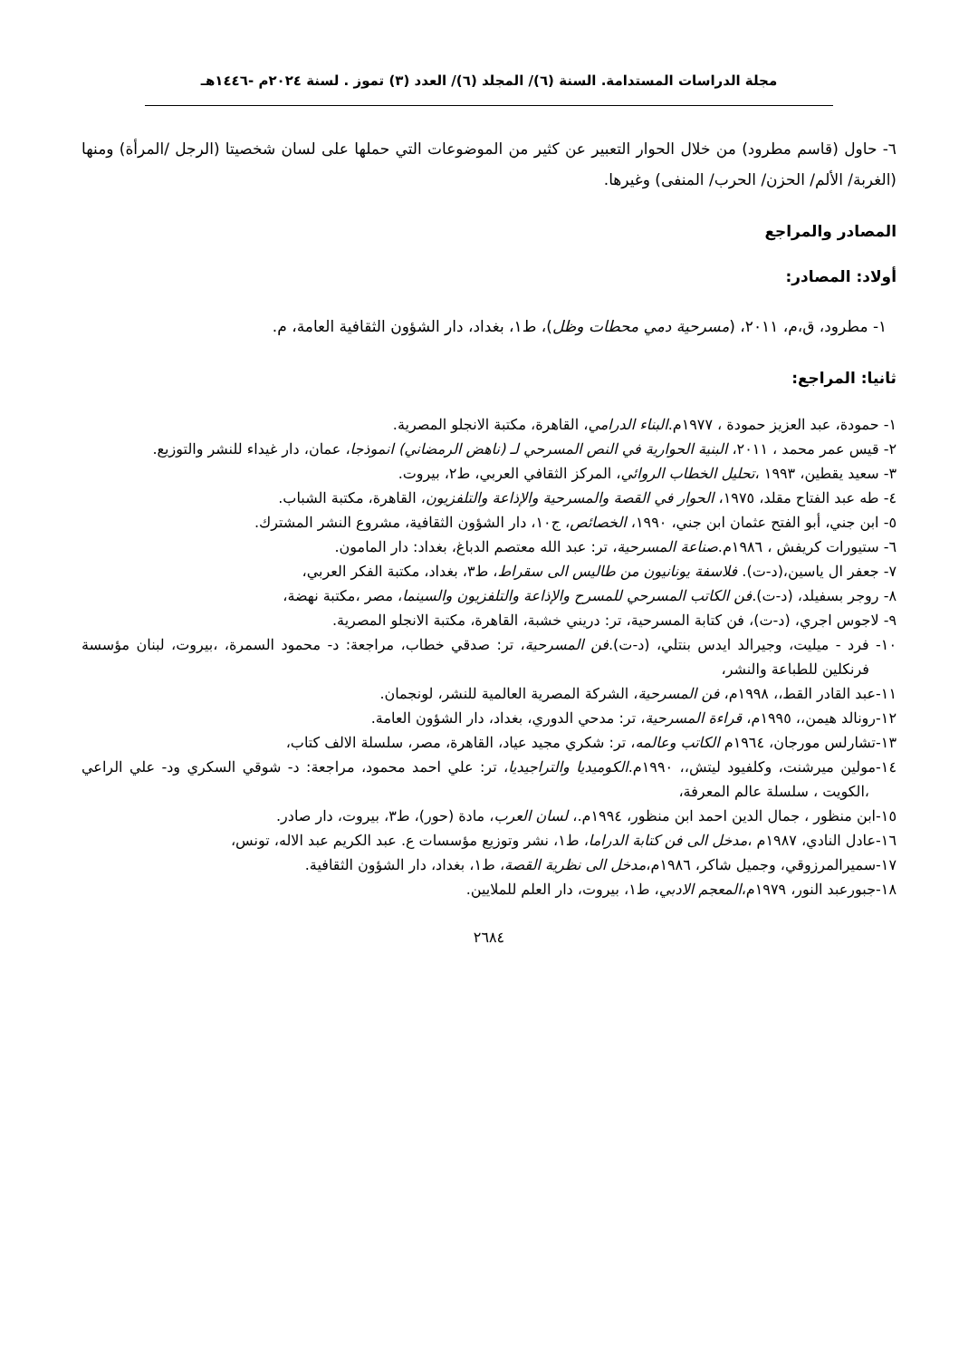مجلة الدراسات المستدامة. السنة (٦)/ المجلد (٦)/ العدد (٣) تموز . لسنة ٢٠٢٤م -١٤٤٦هـ
٦- حاول (قاسم مطرود) من خلال الحوار التعبير عن كثير من الموضوعات التي حملها على لسان شخصيتا (الرجل /المرأة) ومنها (الغربة/ الألم/ الحزن/ الحرب/ المنفى) وغيرها.
المصادر والمراجع
أولاد: المصادر:
١- مطرود، ق،م، ٢٠١١، (مسرحية دمي محطات وظل)، ط١، بغداد، دار الشؤون الثقافية العامة، م.
ثانيا: المراجع:
١- حمودة، عبد العزيز حمودة ، ١٩٧٧م.البناء الدرامي، القاهرة، مكتبة الانجلو المصرية.
٢- قيس عمر محمد ، ٢٠١١، البنية الحوارية في النص المسرحي لـ (ناهض الرمضاني) انموذجا، عمان، دار غيداء للنشر والتوزيع.
٣- سعيد يقطين، ١٩٩٣ ،تحليل الخطاب الروائي، المركز الثقافي العربي، ط٢، بيروت.
٤- طه عبد الفتاح مقلد، ١٩٧٥، الحوار في القصة والمسرحية والإذاعة والتلفزيون، القاهرة، مكتبة الشباب.
٥- ابن جني، أبو الفتح عثمان ابن جني، ١٩٩٠، الخصائص، ج١٠، دار الشؤون الثقافية، مشروع النشر المشترك.
٦- ستيورات كريفش ، ١٩٨٦م.صناعة المسرحية، تر: عبد الله معتصم الدباغ، بغداد: دار المامون.
٧- جعفر ال ياسين،(د-ت). فلاسفة يونانيون من طاليس الى سقراط، ط٣، بغداد، مكتبة الفكر العربي،
٨- روجر بسفيلد، (د-ت).فن الكاتب المسرحي للمسرح والإذاعة والتلفزيون والسينما، مصر ،مكتبة نهضة،
٩- لاجوس اجري، (د-ت)، فن كتابة المسرحية، تر: دريني خشبة، القاهرة، مكتبة الانجلو المصرية.
١٠- فرد - ميليت، وجيرالد ايدس بنتلي، (د-ت).فن المسرحية، تر: صدقي خطاب، مراجعة: د- محمود السمرة، ،بيروت، لبنان مؤسسة فرنكلين للطباعة والنشر،
١١-عبد القادر القط،، ١٩٩٨م، فن المسرحية، الشركة المصرية العالمية للنشر، لونجمان.
١٢-رونالد هيمن،، ١٩٩٥م، قراءة المسرحية، تر: مدحي الدوري، بغداد، دار الشؤون العامة.
١٣-تشارلس مورجان، ١٩٦٤م الكاتب وعالمه، تر: شكري مجيد عياد، القاهرة، مصر، سلسلة الالف كتاب،
١٤-مولين ميرشنت، وكلفيود ليتش،، ١٩٩٠م.الكوميديا والتراجيديا، تر: علي احمد محمود، مراجعة: د- شوقي السكري ود- علي الراعي ،الكويت ، سلسلة عالم المعرفة،
١٥-ابن منظور ، جمال الدين احمد ابن منظور، ١٩٩٤م.، لسان العرب، مادة (حور)، ط٣، بيروت، دار صادر.
١٦-عادل النادي، ١٩٨٧م ،مدخل الى فن كتابة الدراما، ط١، نشر وتوزيع مؤسسات ع. عبد الكريم عبد الاله، تونس،
١٧-سميرالمرزوقي، وجميل شاكر، ١٩٨٦م،مدخل الى نظرية القصة، ط١، بغداد، دار الشؤون الثقافية.
١٨-جبورعبد النور، ١٩٧٩م،المعجم الادبي، ط١، بيروت، دار العلم للملايين.
٢٦٨٤